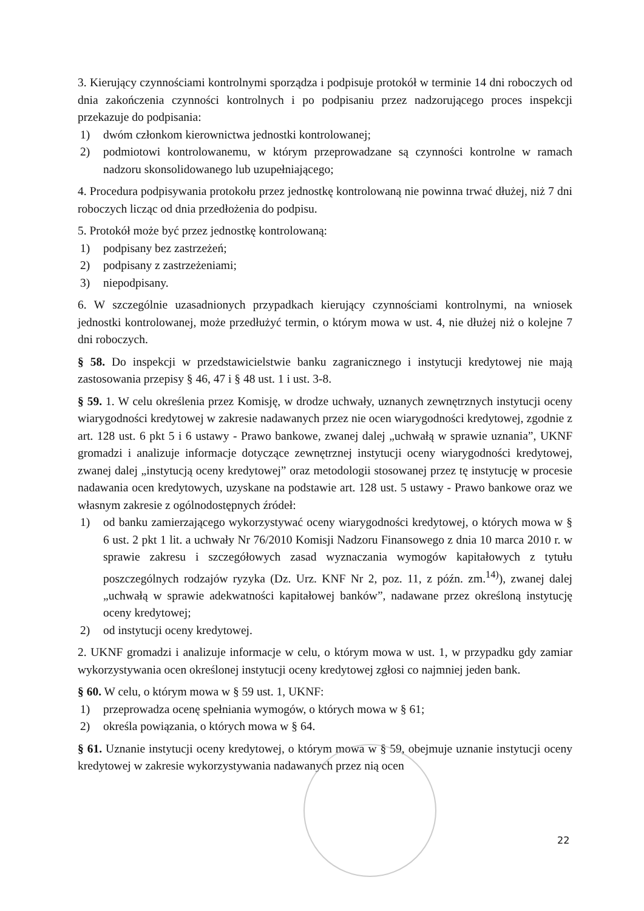3. Kierujący czynnościami kontrolnymi sporządza i podpisuje protokół w terminie 14 dni roboczych od dnia zakończenia czynności kontrolnych i po podpisaniu przez nadzorującego proces inspekcji przekazuje do podpisania:
1) dwóm członkom kierownictwa jednostki kontrolowanej;
2) podmiotowi kontrolowanemu, w którym przeprowadzane są czynności kontrolne w ramach nadzoru skonsolidowanego lub uzupełniającego;
4. Procedura podpisywania protokołu przez jednostkę kontrolowaną nie powinna trwać dłużej, niż 7 dni roboczych licząc od dnia przedłożenia do podpisu.
5. Protokół może być przez jednostkę kontrolowaną:
1) podpisany bez zastrzeżeń;
2) podpisany z zastrzeżeniami;
3) niepodpisany.
6. W szczególnie uzasadnionych przypadkach kierujący czynnościami kontrolnymi, na wniosek jednostki kontrolowanej, może przedłużyć termin, o którym mowa w ust. 4, nie dłużej niż o kolejne 7 dni roboczych.
§ 58. Do inspekcji w przedstawicielstwie banku zagranicznego i instytucji kredytowej nie mają zastosowania przepisy § 46, 47 i § 48 ust. 1 i ust. 3-8.
§ 59. 1. W celu określenia przez Komisję, w drodze uchwały, uznanych zewnętrznych instytucji oceny wiarygodności kredytowej w zakresie nadawanych przez nie ocen wiarygodności kredytowej, zgodnie z art. 128 ust. 6 pkt 5 i 6 ustawy - Prawo bankowe, zwanej dalej „uchwałą w sprawie uznania”, UKNF gromadzi i analizuje informacje dotyczące zewnętrznej instytucji oceny wiarygodności kredytowej, zwanej dalej „instytucją oceny kredytowej” oraz metodologii stosowanej przez tę instytucję w procesie nadawania ocen kredytowych, uzyskane na podstawie art. 128 ust. 5 ustawy - Prawo bankowe oraz we własnym zakresie z ogólnodostępnych źródeł:
1) od banku zamierzającego wykorzystywać oceny wiarygodności kredytowej, o których mowa w § 6 ust. 2 pkt 1 lit. a uchwały Nr 76/2010 Komisji Nadzoru Finansowego z dnia 10 marca 2010 r. w sprawie zakresu i szczegółowych zasad wyznaczania wymogów kapitałowych z tytułu poszczególnych rodzajów ryzyka (Dz. Urz. KNF Nr 2, poz. 11, z późn. zm.<sup>14)</sup>), zwanej dalej „uchwałą w sprawie adekwatności kapitałowej banków”, nadawane przez określoną instytucję oceny kredytowej;
2) od instytucji oceny kredytowej.
2. UKNF gromadzi i analizuje informacje w celu, o którym mowa w ust. 1, w przypadku gdy zamiar wykorzystywania ocen określonej instytucji oceny kredytowej zgłosi co najmniej jeden bank.
§ 60. W celu, o którym mowa w § 59 ust. 1, UKNF:
1) przeprowadza ocenę spełniania wymogów, o których mowa w § 61;
2) określa powiązania, o których mowa w § 64.
§ 61. Uznanie instytucji oceny kredytowej, o którym mowa w § 59, obejmuje uznanie instytucji oceny kredytowej w zakresie wykorzystywania nadawanych przez nią ocen
22